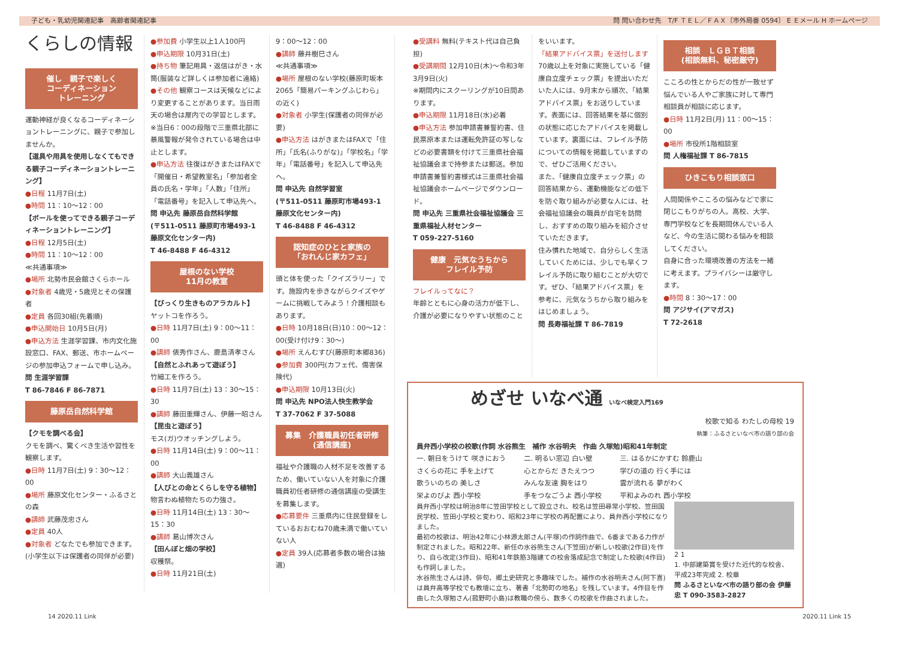子ども・乳幼児関連記事　高齢者関連記事 問 問い合わせ先　T/F ＴＥＬ／ＦＡＸ〔市外局番 0594〕 E Ｅメール H ホームページ
くらしの情報
催し　親子で楽しく
コーディネーション
トレーニング
運動神経が良くなるコーディネーショントレーニングに、親子で参加しませんか。
【道具や用具を使用しなくてもできる親子コーディネーショントレーニング】
●日程 11月7日(土)
●時間 11：10～12：00
【ボールを使ってできる親子コーディネーショントレーニング】
●日程 12月5日(土)
●時間 11：10～12：00
≪共通事項≫
●場所 北勢市民会館さくらホール
●対象者 4歳児・5歳児とその保護者
●定員 各回30組(先着順)
●申込開始日 10月5日(月)
●申込方法 生涯学習課、市内文化施設窓口、FAX、郵送、市ホームページの参加申込フォームで申し込み。
問 生涯学習課
T 86-7846 F 86-7871
藤原岳自然科学館
【クモを調べる会】
クモを調べ、驚くべき生活や習性を観察します。
●日時 11月7日(土) 9：30～12：00
●場所 藤原文化センター・ふるさとの森
●講師 武藤茂忠さん
●定員 40人
●対象者 どなたでも参加できます。(小学生以下は保護者の同伴が必要)
●参加費 小学生以上1人100円
●申込期限 10月31日(土)
●持ち物 筆記用具・返信はがき・水筒(服装など詳しくは参加者に連絡)
●その他 観察コースは天候などにより変更することがあります。当日雨天の場合は屋内での学習とします。
※当日6：00の段階で三重県北部に暴風警報が発令されている場合は中止とします。
●申込方法 往復はがきまたはFAXで「開催日・希望教室名」「参加者全員の氏名・学年」「人数」「住所」「電話番号」を記入して申込先へ。
問 申込先 藤原岳自然科学館
(〒511-0511 藤原町市場493-1 藤原文化センター内)
T 46-8488 F 46-4312
屋根のない学校
11月の教室
【びっくり生きものアラカルト】
ヤットコを作ろう。
●日時 11月7日(土) 9：00～11：00
●講師 俵秀作さん、鹿島清孝さん
【自然とふれあって遊ぼう】
竹細工を作ろう。
●日時 11月7日(土) 13：30～15：30
●講師 藤田重輝さん、伊藤一昭さん
【昆虫と遊ぼう】
モス(ガ)ウオッチングしよう。
●日時 11月14日(土) 9：00～11：00
●講師 大山義雄さん
【人びとの命とくらしを守る植物】
物言わぬ植物たちの力強さ。
●日時 11月14日(土) 13：30～15：30
●講師 葛山博次さん
【田んぼと畑の学校】
収穫祭。
●日時 11月21日(土)
9：00～12：00
●講師 藤井樹巳さん
≪共通事項≫
●場所 屋根のない学校(藤原町坂本2065「簡易パーキングふじわら」の近く)
●対象者 小学生(保護者の同伴が必要)
●申込方法 はがきまたはFAXで「住所」「氏名(ふりがな)」「学校名」「学年」「電話番号」を記入して申込先へ。
問 申込先 自然学習室
(〒511-0511 藤原町市場493-1 藤原文化センター内)
T 46-8488 F 46-4312
認知症のひとと家族の
「おれんじ家カフェ」
頭と体を使った「クイズラリー」です。施設内を歩きながらクイズやゲームに挑戦してみよう！介護相談もあります。
●日時 10月18日(日)10：00～12：00(受け付け9：30～)
●場所 えんむすび(藤原町本郷836)
●参加費 300円(カフェ代、傷害保険代)
●申込期限 10月13日(火)
問 申込先 NPO法人快生教学会
T 37-7062 F 37-5088
募集　介護職員初任者研修
(通信講座)
福祉や介護職の人材不足を改善するため、働いていない人を対象に介護職員初任者研修の通信講座の受講生を募集します。
●応募要件 三重県内に住民登録をしているおおむね70歳未満で働いていない人
●定員 39人(応募者多数の場合は抽選)
●受講料 無料(テキスト代は自己負担)
●受講期間 12月10日(木)～令和3年3月9日(火)
※期間内にスクーリングが10日間あります。
●申込期限 11月18日(水)必着
●申込方法 参加申請書兼誓約書、住民票原本または運転免許証の写しなどの必要書類を付けて三重県社会福祉協議会まで持参または郵送。参加申請書兼誓約書様式は三重県社会福祉協議会ホームページでダウンロード。
問 申込先 三重県社会福祉協議会 三重県福祉人材センター
T 059-227-5160
健康　元気なうちから
フレイル予防
フレイルってなに？
年齢とともに心身の活力が低下し、介護が必要になりやすい状態のこと
をいいます。
「結果アドバイス票」を送付します
70歳以上を対象に実施している「健康自立度チェック票」を提出いただいた人には、9月末から順次、「結果アドバイス票」をお送りしています。表面には、回答結果を基に個別の状態に応じたアドバイスを掲載しています。裏面には、フレイル予防についての情報を掲載していますので、ぜひご活用ください。
また、「健康自立度チェック票」の回答結果から、運動機能などの低下を防ぐ取り組みが必要な人には、社会福祉協議会の職員が自宅を訪問し、おすすめの取り組みを紹介させていただきます。
住み慣れた地域で、自分らしく生活していくためには、少しでも早くフレイル予防に取り組むことが大切です。ぜひ、「結果アドバイス票」を参考に、元気なうちから取り組みをはじめましょう。
問 長寿福祉課 T 86-7819
相談　ＬＧＢＴ相談
(相談無料、秘密厳守)
こころの性とからだの性が一致せず悩んでいる人やご家族に対して専門相談員が相談に応じます。
●日時 11月2日(月) 11：00～15：00
●場所 市役所1階相談室
問 人権福祉課 T 86-7815
ひきこもり相談窓口
人間関係やこころの悩みなどで家に閉じこもりがちの人。高校、大学、専門学校などを長期間休んでいる人など、今の生活に関わる悩みを相談してください。
自身に合った環境改善の方法を一緒に考えます。プライバシーは厳守します。
●時間 8：30～17：00
問 アジサイ(アマガス)
T 72-2618
めざせ いなべ通 いなべ検定入門169
校歌で知る わたしの母校 19
執筆：ふるさといなべ市の語り部の会
員弁西小学校の校歌(作詞 水谷熊生　補作 水谷明夫　作曲 久塚勉)昭和41年制定
一. 朝日をうけて 咲きにおう
さくらの花に 手を上げて
歌ういのちの 美しさ
栄よのびよ 西小学校
二. 明るい窓辺 白い壁
心とからだ きたえつつ
みんな友達 胸をはり
手をつなごうよ 西小学校
三. はるかにかすむ 鈴鹿山
学びの道の 行く手には
雲が流れる 夢がわく
平和よみのれ 西小学校
員弁西小学校は明治8年に笠田学校として設立され、校名は笠田尋常小学校、笠田国民学校、笠田小学校と変わり、昭和23年に学校の再配置により、員弁西小学校になりました。
最初の校歌は、明治42年に小林源太郎さん(平塚)の作詞作曲で、6番まである力作が制定されました。昭和22年、新任の水谷熊生さん(下笠田)が新しい校歌(2作目)を作り、自ら改定(3作目)、昭和41年鉄筋3階建ての校舎落成記念で制定した校歌(4作目)も作詞しました。
水谷熊生さんは詩、俳句、郷土史研究と多趣味でした。補作の水谷明夫さん(阿下喜)は員弁高等学校でも教壇に立ち、著書「北勢町の地名」を残しています。4作目を作曲した久塚勉さん(菰野町小島)は教職の傍ら、数多くの校歌を作曲されました。
2 1
1. 中部建築賞を受けた近代的な校舎、平成23年完成 2. 校章
問 ふるさといなべ市の語り部の会 伊藤忠 T 090-3583-2827
14 2020.11 Link 2020.11 Link 15